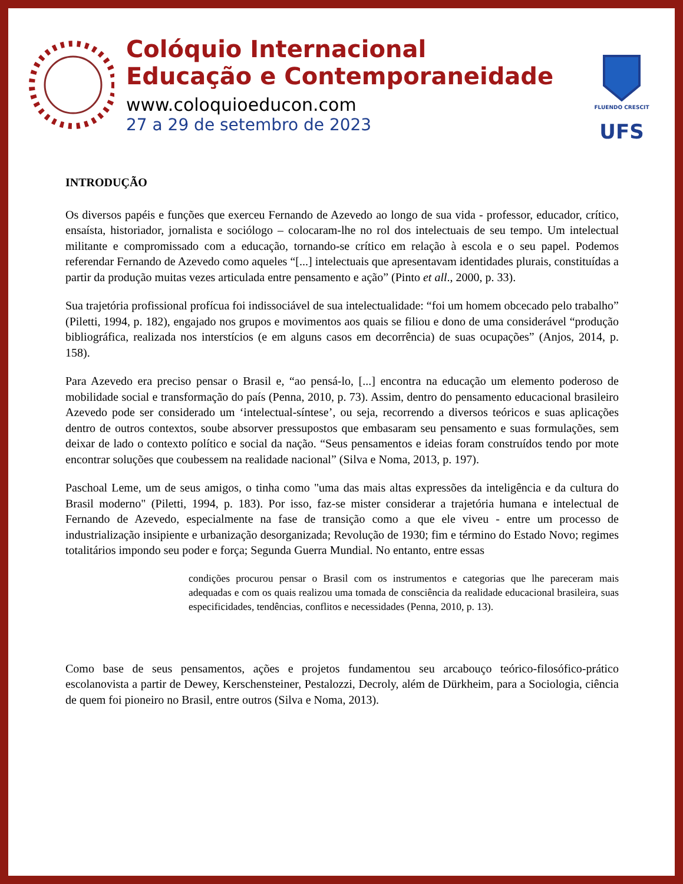Colóquio Internacional
Educação e Contemporaneidade
www.coloquioeducon.com
27 a 29 de setembro de 2023
FLUENDO CRESCIT
UFS
INTRODUÇÃO
Os diversos papéis e funções que exerceu Fernando de Azevedo ao longo de sua vida - professor, educador, crítico, ensaísta, historiador, jornalista e sociólogo – colocaram-lhe no rol dos intelectuais de seu tempo. Um intelectual militante e compromissado com a educação, tornando-se crítico em relação à escola e o seu papel. Podemos referendar Fernando de Azevedo como aqueles “[...] intelectuais que apresentavam identidades plurais, constituídas a partir da produção muitas vezes articulada entre pensamento e ação” (Pinto et all., 2000, p. 33).
Sua trajetória profissional profícua foi indissociável de sua intelectualidade: “foi um homem obcecado pelo trabalho” (Piletti, 1994, p. 182), engajado nos grupos e movimentos aos quais se filiou e dono de uma considerável “produção bibliográfica, realizada nos interstícios (e em alguns casos em decorrência) de suas ocupações” (Anjos, 2014, p. 158).
Para Azevedo era preciso pensar o Brasil e, “ao pensá-lo, [...] encontra na educação um elemento poderoso de mobilidade social e transformação do país (Penna, 2010, p. 73). Assim, dentro do pensamento educacional brasileiro Azevedo pode ser considerado um ‘intelectual-síntese’, ou seja, recorrendo a diversos teóricos e suas aplicações dentro de outros contextos, soube absorver pressupostos que embasaram seu pensamento e suas formulações, sem deixar de lado o contexto político e social da nação. “Seus pensamentos e ideias foram construídos tendo por mote encontrar soluções que coubessem na realidade nacional” (Silva e Noma, 2013, p. 197).
Paschoal Leme, um de seus amigos, o tinha como "uma das mais altas expressões da inteligência e da cultura do Brasil moderno" (Piletti, 1994, p. 183). Por isso, faz-se mister considerar a trajetória humana e intelectual de Fernando de Azevedo, especialmente na fase de transição como a que ele viveu - entre um processo de industrialização insipiente e urbanização desorganizada; Revolução de 1930; fim e término do Estado Novo; regimes totalitários impondo seu poder e força; Segunda Guerra Mundial. No entanto, entre essas
condições procurou pensar o Brasil com os instrumentos e categorias que lhe pareceram mais adequadas e com os quais realizou uma tomada de consciência da realidade educacional brasileira, suas especificidades, tendências, conflitos e necessidades (Penna, 2010, p. 13).
Como base de seus pensamentos, ações e projetos fundamentou seu arcabouço teórico-filosófico-prático escolanovista a partir de Dewey, Kerschensteiner, Pestalozzi, Decroly, além de Dürkheim, para a Sociologia, ciência de quem foi pioneiro no Brasil, entre outros (Silva e Noma, 2013).